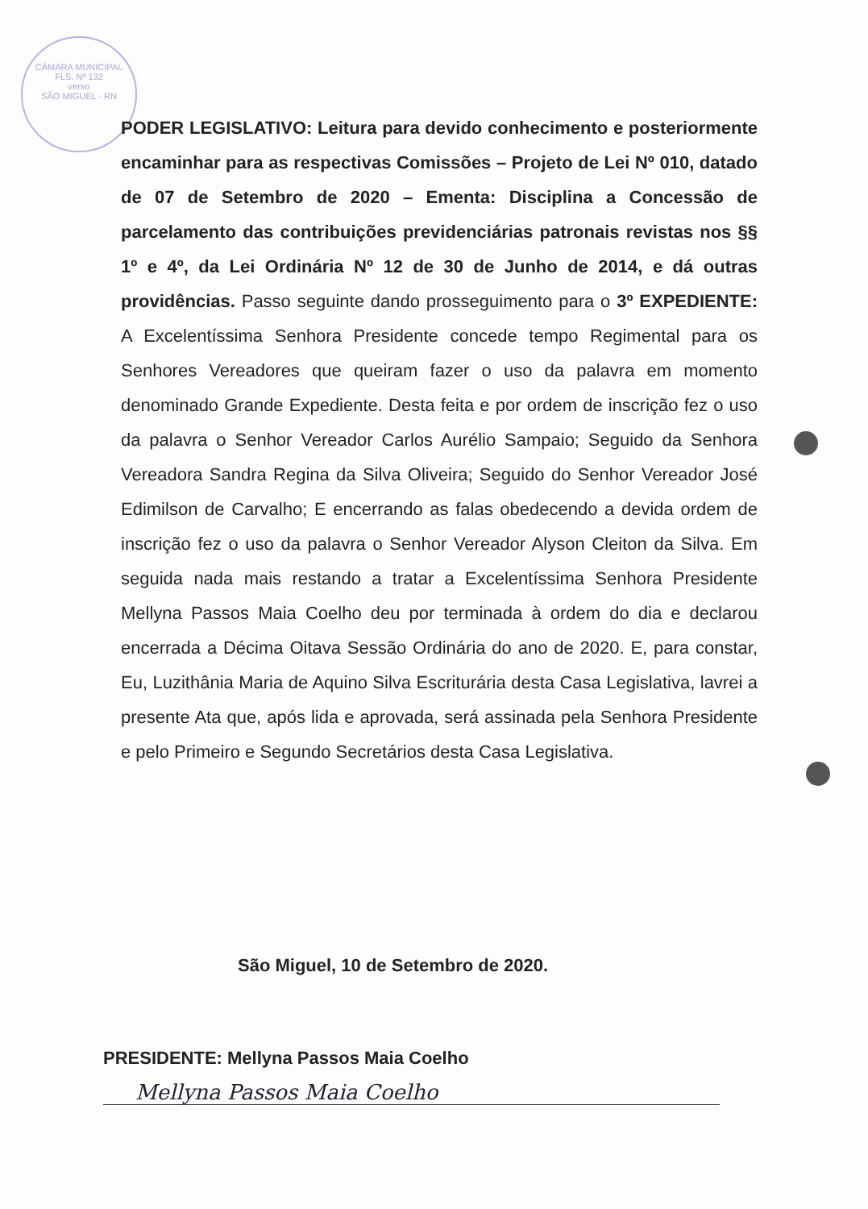CÂMARA MUNICIPAL
FLS. Nº 132
verso
SÃO MIGUEL - RN
PODER LEGISLATIVO: Leitura para devido conhecimento e posteriormente encaminhar para as respectivas Comissões – Projeto de Lei Nº 010, datado de 07 de Setembro de 2020 – Ementa: Disciplina a Concessão de parcelamento das contribuições previdenciárias patronais revistas nos §§ 1º e 4º, da Lei Ordinária Nº 12 de 30 de Junho de 2014, e dá outras providências. Passo seguinte dando prosseguimento para o 3º EXPEDIENTE: A Excelentíssima Senhora Presidente concede tempo Regimental para os Senhores Vereadores que queiram fazer o uso da palavra em momento denominado Grande Expediente. Desta feita e por ordem de inscrição fez o uso da palavra o Senhor Vereador Carlos Aurélio Sampaio; Seguido da Senhora Vereadora Sandra Regina da Silva Oliveira; Seguido do Senhor Vereador José Edimilson de Carvalho; E encerrando as falas obedecendo a devida ordem de inscrição fez o uso da palavra o Senhor Vereador Alyson Cleiton da Silva. Em seguida nada mais restando a tratar a Excelentíssima Senhora Presidente Mellyna Passos Maia Coelho deu por terminada à ordem do dia e declarou encerrada a Décima Oitava Sessão Ordinária do ano de 2020. E, para constar, Eu, Luzithânia Maria de Aquino Silva Escriturária desta Casa Legislativa, lavrei a presente Ata que, após lida e aprovada, será assinada pela Senhora Presidente e pelo Primeiro e Segundo Secretários desta Casa Legislativa.
São Miguel, 10 de Setembro de 2020.
PRESIDENTE: Mellyna Passos Maia Coelho
Mellyna Passos Maia Coelho